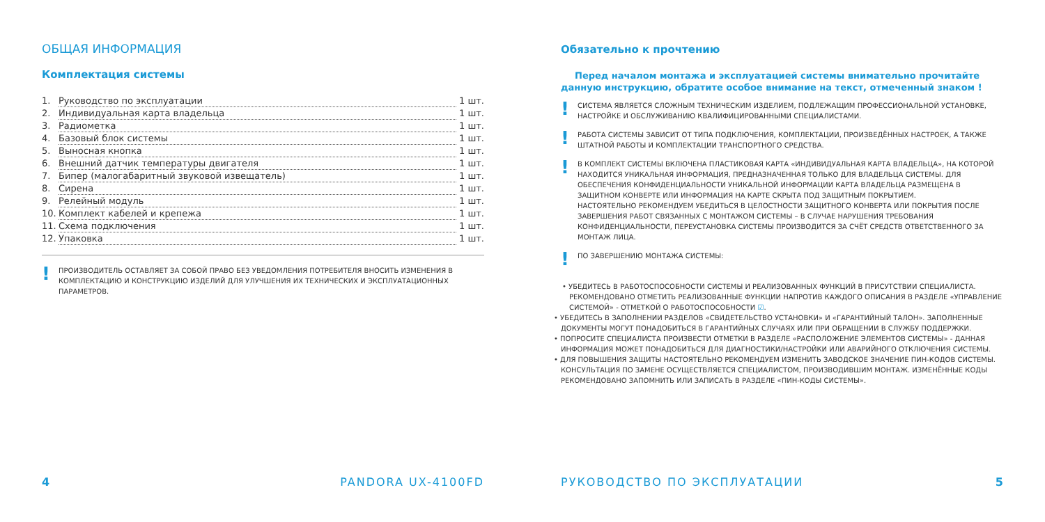ОБЩАЯ ИНФОРМАЦИЯ
Комплектация системы
1. Руководство по эксплуатации 1 шт.
2. Индивидуальная карта владельца 1 шт.
3. Радиометка 1 шт.
4. Базовый блок системы 1 шт.
5. Выносная кнопка 1 шт.
6. Внешний датчик температуры двигателя 1 шт.
7. Бипер (малогабаритный звуковой извещатель) 1 шт.
8. Сирена 1 шт.
9. Релейный модуль 1 шт.
10. Комплект кабелей и крепежа 1 шт.
11. Схема подключения 1 шт.
12. Упаковка 1 шт.
! ПРОИЗВОДИТЕЛЬ ОСТАВЛЯЕТ ЗА СОБОЙ ПРАВО БЕЗ УВЕДОМЛЕНИЯ ПОТРЕБИТЕЛЯ ВНОСИТЬ ИЗМЕНЕНИЯ В КОМПЛЕКТАЦИЮ И КОНСТРУКЦИЮ ИЗДЕЛИЙ ДЛЯ УЛУЧШЕНИЯ ИХ ТЕХНИЧЕСКИХ И ЭКСПЛУАТАЦИОННЫХ ПАРАМЕТРОВ.
4 PANDORA UX-4100FD
Обязательно к прочтению
Перед началом монтажа и эксплуатацией системы внимательно прочитайте данную инструкцию, обратите особое внимание на текст, отмеченный знаком !
! СИСТЕМА ЯВЛЯЕТСЯ СЛОЖНЫМ ТЕХНИЧЕСКИМ ИЗДЕЛИЕМ, ПОДЛЕЖАЩИМ ПРОФЕССИОНАЛЬНОЙ УСТАНОВКЕ, НАСТРОЙКЕ И ОБСЛУЖИВАНИЮ КВАЛИФИЦИРОВАННЫМИ СПЕЦИАЛИСТАМИ.
! РАБОТА СИСТЕМЫ ЗАВИСИТ ОТ ТИПА ПОДКЛЮЧЕНИЯ, КОМПЛЕКТАЦИИ, ПРОИЗВЕДЁННЫХ НАСТРОЕК, А ТАКЖЕ ШТАТНОЙ РАБОТЫ И КОМПЛЕКТАЦИИ ТРАНСПОРТНОГО СРЕДСТВА.
! В КОМПЛЕКТ СИСТЕМЫ ВКЛЮЧЕНА ПЛАСТИКОВАЯ КАРТА «ИНДИВИДУАЛЬНАЯ КАРТА ВЛАДЕЛЬЦА», НА КОТОРОЙ НАХОДИТСЯ УНИКАЛЬНАЯ ИНФОРМАЦИЯ, ПРЕДНАЗНАЧЕННАЯ ТОЛЬКО ДЛЯ ВЛАДЕЛЬЦА СИСТЕМЫ. ДЛЯ ОБЕСПЕЧЕНИЯ КОНФИДЕНЦИАЛЬНОСТИ УНИКАЛЬНОЙ ИНФОРМАЦИИ КАРТА ВЛАДЕЛЬЦА РАЗМЕЩЕНА В ЗАЩИТНОМ КОНВЕРТЕ ИЛИ ИНФОРМАЦИЯ НА КАРТЕ СКРЫТА ПОД ЗАЩИТНЫМ ПОКРЫТИЕМ.
НАСТОЯТЕЛЬНО РЕКОМЕНДУЕМ УБЕДИТЬСЯ В ЦЕЛОСТНОСТИ ЗАЩИТНОГО КОНВЕРТА ИЛИ ПОКРЫТИЯ ПОСЛЕ ЗАВЕРШЕНИЯ РАБОТ СВЯЗАННЫХ С МОНТАЖОМ СИСТЕМЫ – В СЛУЧАЕ НАРУШЕНИЯ ТРЕБОВАНИЯ КОНФИДЕНЦИАЛЬНОСТИ, ПЕРЕУСТАНОВКА СИСТЕМЫ ПРОИЗВОДИТСЯ ЗА СЧЁТ СРЕДСТВ ОТВЕТСТВЕННОГО ЗА МОНТАЖ ЛИЦА.
! ПО ЗАВЕРШЕНИЮ МОНТАЖА СИСТЕМЫ:
• УБЕДИТЕСЬ В РАБОТОСПОСОБНОСТИ СИСТЕМЫ И РЕАЛИЗОВАННЫХ ФУНКЦИЙ В ПРИСУТСТВИИ СПЕЦИАЛИСТА. РЕКОМЕНДОВАНО ОТМЕТИТЬ РЕАЛИЗОВАННЫЕ ФУНКЦИИ НАПРОТИВ КАЖДОГО ОПИСАНИЯ В РАЗДЕЛЕ «УПРАВЛЕНИЕ СИСТЕМОЙ» - ОТМЕТКОЙ О РАБОТОСПОСОБНОСТИ ☑.
• УБЕДИТЕСЬ В ЗАПОЛНЕНИИ РАЗДЕЛОВ «СВИДЕТЕЛЬСТВО УСТАНОВКИ» И «ГАРАНТИЙНЫЙ ТАЛОН». ЗАПОЛНЕННЫЕ ДОКУМЕНТЫ МОГУТ ПОНАДОБИТЬСЯ В ГАРАНТИЙНЫХ СЛУЧАЯХ ИЛИ ПРИ ОБРАЩЕНИИ В СЛУЖБУ ПОДДЕРЖКИ.
• ПОПРОСИТЕ СПЕЦИАЛИСТА ПРОИЗВЕСТИ ОТМЕТКИ В РАЗДЕЛЕ «РАСПОЛОЖЕНИЕ ЭЛЕМЕНТОВ СИСТЕМЫ» - ДАННАЯ ИНФОРМАЦИЯ МОЖЕТ ПОНАДОБИТЬСЯ ДЛЯ ДИАГНОСТИКИ/НАСТРОЙКИ ИЛИ АВАРИЙНОГО ОТКЛЮЧЕНИЯ СИСТЕМЫ.
• ДЛЯ ПОВЫШЕНИЯ ЗАЩИТЫ НАСТОЯТЕЛЬНО РЕКОМЕНДУЕМ ИЗМЕНИТЬ ЗАВОДСКОЕ ЗНАЧЕНИЕ ПИН-КОДОВ СИСТЕМЫ. КОНСУЛЬТАЦИЯ ПО ЗАМЕНЕ ОСУЩЕСТВЛЯЕТСЯ СПЕЦИАЛИСТОМ, ПРОИЗВОДИВШИМ МОНТАЖ. ИЗМЕНЁННЫЕ КОДЫ РЕКОМЕНДОВАНО ЗАПОМНИТЬ ИЛИ ЗАПИСАТЬ В РАЗДЕЛЕ «ПИН-КОДЫ СИСТЕМЫ».
РУКОВОДСТВО ПО ЭКСПЛУАТАЦИИ 5